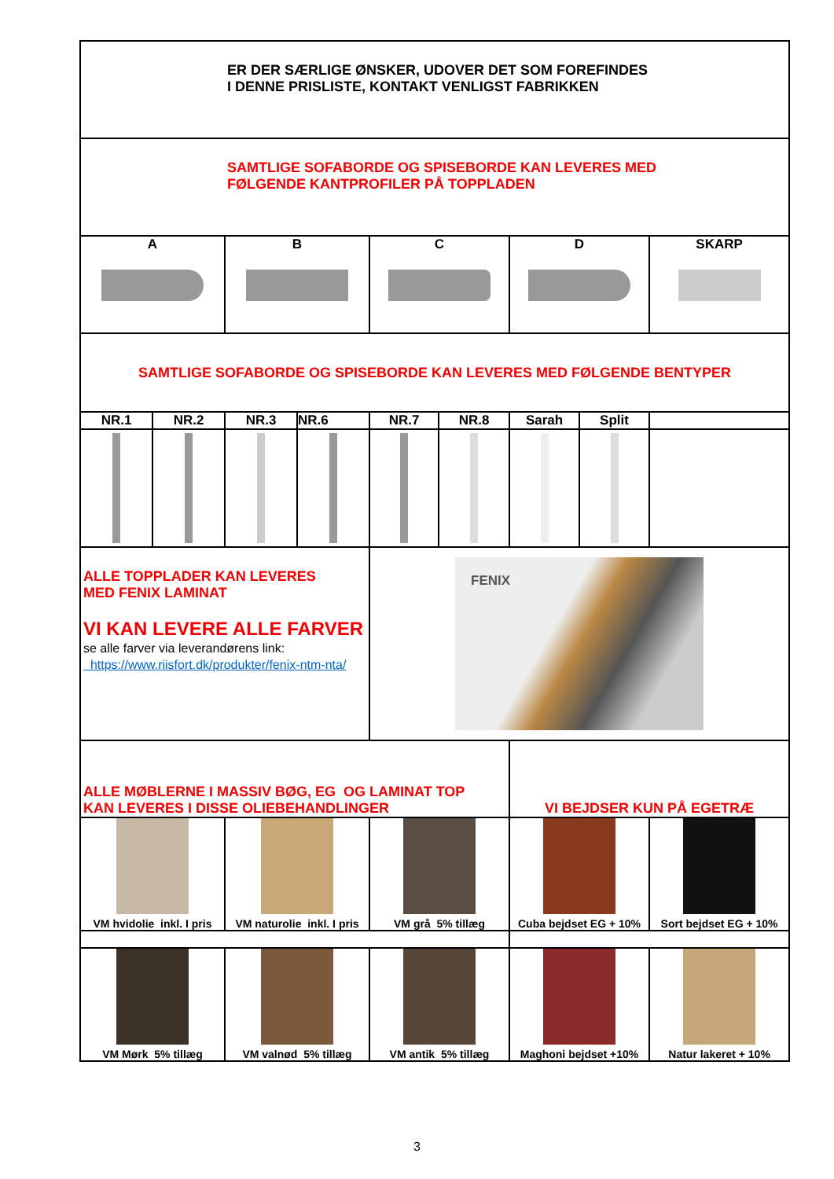| ER DER SÆRLIGE ØNSKER, UDOVER DET SOM FOREFINDES I DENNE PRISLISTE, KONTAKT VENLIGST FABRIKKEN | | | | | | | | |
| SAMTLIGE SOFABORDE OG SPISEBORDE KAN LEVERES MED FØLGENDE KANTPROFILER PÅ TOPPLADEN | | | | | | | | |
| A | | B | | C | | D | | SKARP |
| SAMTLIGE SOFABORDE OG SPISEBORDE KAN LEVERES MED FØLGENDE BENTYPER | | | | | | | | |
| NR.1 | NR.2 | NR.3 | NR.6 | NR.7 | NR.8 | Sarah | Split | |
| ALLE TOPPLADER KAN LEVERES MED FENIX LAMINAT VI KAN LEVERE ALLE FARVER se alle farver via leverandørens link: https://www.riisfort.dk/produkter/fenix-ntm-nta/ | | | | FENIX | | | | |
| ALLE MØBLERNE I MASSIV BØG, EG OG LAMINAT TOP KAN LEVERES I DISSE OLIEBEHANDLINGER | | | | | | VI BEJDSER KUN PÅ EGETRÆ | | |
| VM hvidolie inkl. I pris | | VM naturolie inkl. I pris | | VM grå 5% tillæg | | Cuba bejdset EG + 10% | | Sort bejdset EG + 10% |
| VM Mørk 5% tillæg | | VM valnød 5% tillæg | | VM antik 5% tillæg | | Maghoni bejdset +10% | | Natur lakeret + 10% |
3